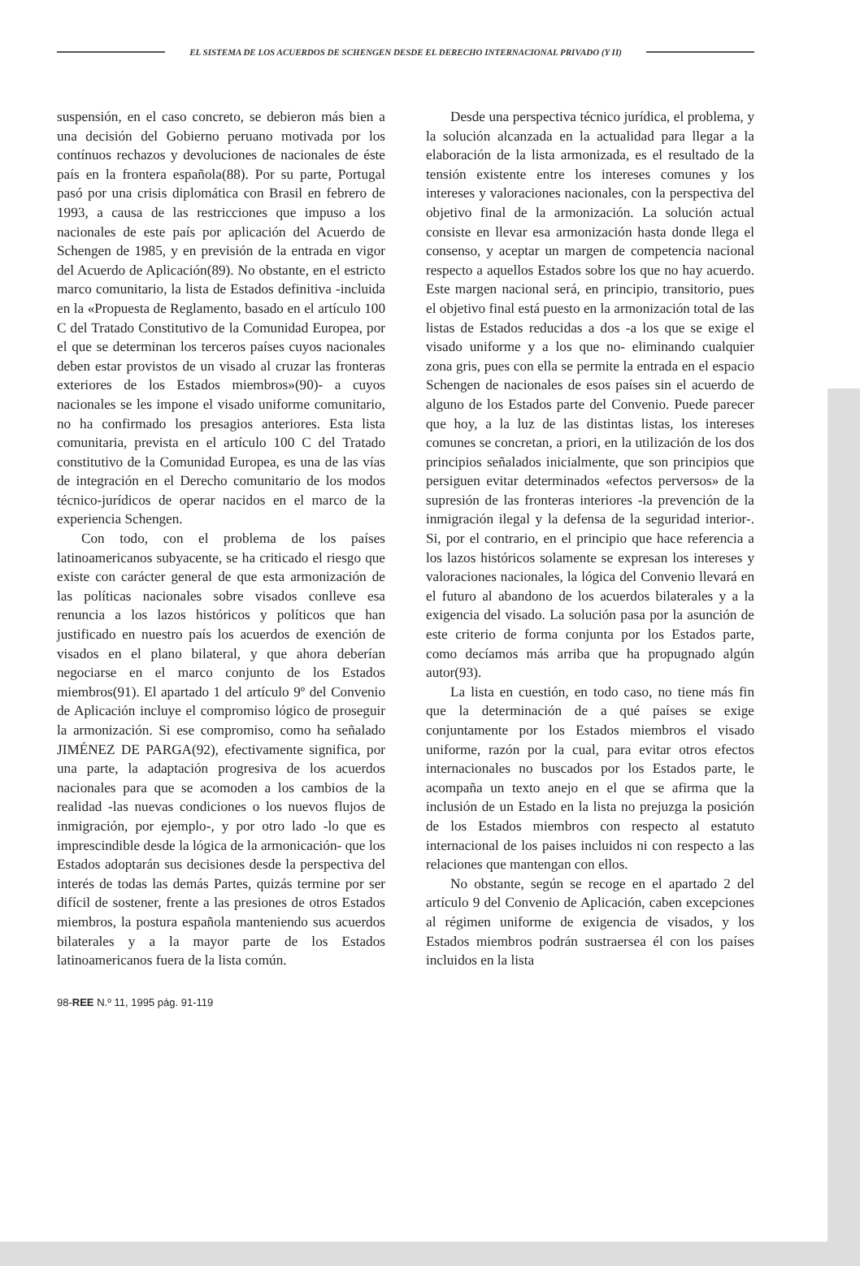EL SISTEMA DE LOS ACUERDOS DE SCHENGEN DESDE EL DERECHO INTERNACIONAL PRIVADO (Y II)
suspensión, en el caso concreto, se debieron más bien a una decisión del Gobierno peruano motivada por los contínuos rechazos y devoluciones de nacionales de éste país en la frontera española(88). Por su parte, Portugal pasó por una crisis diplomática con Brasil en febrero de 1993, a causa de las restricciones que impuso a los nacionales de este país por aplicación del Acuerdo de Schengen de 1985, y en previsión de la entrada en vigor del Acuerdo de Aplicación(89). No obstante, en el estricto marco comunitario, la lista de Estados definitiva -incluida en la «Propuesta de Reglamento, basado en el artículo 100 C del Tratado Constitutivo de la Comunidad Europea, por el que se determinan los terceros países cuyos nacionales deben estar provistos de un visado al cruzar las fronteras exteriores de los Estados miembros»(90)- a cuyos nacionales se les impone el visado uniforme comunitario, no ha confirmado los presagios anteriores. Esta lista comunitaria, prevista en el artículo 100 C del Tratado constitutivo de la Comunidad Europea, es una de las vías de integración en el Derecho comunitario de los modos técnico-jurídicos de operar nacidos en el marco de la experiencia Schengen.
Con todo, con el problema de los países latinoamericanos subyacente, se ha criticado el riesgo que existe con carácter general de que esta armonización de las políticas nacionales sobre visados conlleve esa renuncia a los lazos históricos y políticos que han justificado en nuestro país los acuerdos de exención de visados en el plano bilateral, y que ahora deberían negociarse en el marco conjunto de los Estados miembros(91). El apartado 1 del artículo 9º del Convenio de Aplicación incluye el compromiso lógico de proseguir la armonización. Si ese compromiso, como ha señalado JIMÉNEZ DE PARGA(92), efectivamente significa, por una parte, la adaptación progresiva de los acuerdos nacionales para que se acomoden a los cambios de la realidad -las nuevas condiciones o los nuevos flujos de inmigración, por ejemplo-, y por otro lado -lo que es imprescindible desde la lógica de la armonicación- que los Estados adoptarán sus decisiones desde la perspectiva del interés de todas las demás Partes, quizás termine por ser difícil de sostener, frente a las presiones de otros Estados miembros, la postura española manteniendo sus acuerdos bilaterales y a la mayor parte de los Estados latinoamericanos fuera de la lista común.
Desde una perspectiva técnico jurídica, el problema, y la solución alcanzada en la actualidad para llegar a la elaboración de la lista armonizada, es el resultado de la tensión existente entre los intereses comunes y los intereses y valoraciones nacionales, con la perspectiva del objetivo final de la armonización. La solución actual consiste en llevar esa armonización hasta donde llega el consenso, y aceptar un margen de competencia nacional respecto a aquellos Estados sobre los que no hay acuerdo. Este margen nacional será, en principio, transitorio, pues el objetivo final está puesto en la armonización total de las listas de Estados reducidas a dos -a los que se exige el visado uniforme y a los que no- eliminando cualquier zona gris, pues con ella se permite la entrada en el espacio Schengen de nacionales de esos países sin el acuerdo de alguno de los Estados parte del Convenio. Puede parecer que hoy, a la luz de las distintas listas, los intereses comunes se concretan, a priori, en la utilización de los dos principios señalados inicialmente, que son principios que persiguen evitar determinados «efectos perversos» de la supresión de las fronteras interiores -la prevención de la inmigración ilegal y la defensa de la seguridad interior-. Si, por el contrario, en el principio que hace referencia a los lazos históricos solamente se expresan los intereses y valoraciones nacionales, la lógica del Convenio llevará en el futuro al abandono de los acuerdos bilaterales y a la exigencia del visado. La solución pasa por la asunción de este criterio de forma conjunta por los Estados parte, como decíamos más arriba que ha propugnado algún autor(93).
La lista en cuestión, en todo caso, no tiene más fin que la determinación de a qué países se exige conjuntamente por los Estados miembros el visado uniforme, razón por la cual, para evitar otros efectos internacionales no buscados por los Estados parte, le acompaña un texto anejo en el que se afirma que la inclusión de un Estado en la lista no prejuzga la posición de los Estados miembros con respecto al estatuto internacional de los paises incluidos ni con respecto a las relaciones que mantengan con ellos.
No obstante, según se recoge en el apartado 2 del artículo 9 del Convenio de Aplicación, caben excepciones al régimen uniforme de exigencia de visados, y los Estados miembros podrán sustraersea él con los países incluidos en la lista
98-REE N.º 11, 1995 pág. 91-119